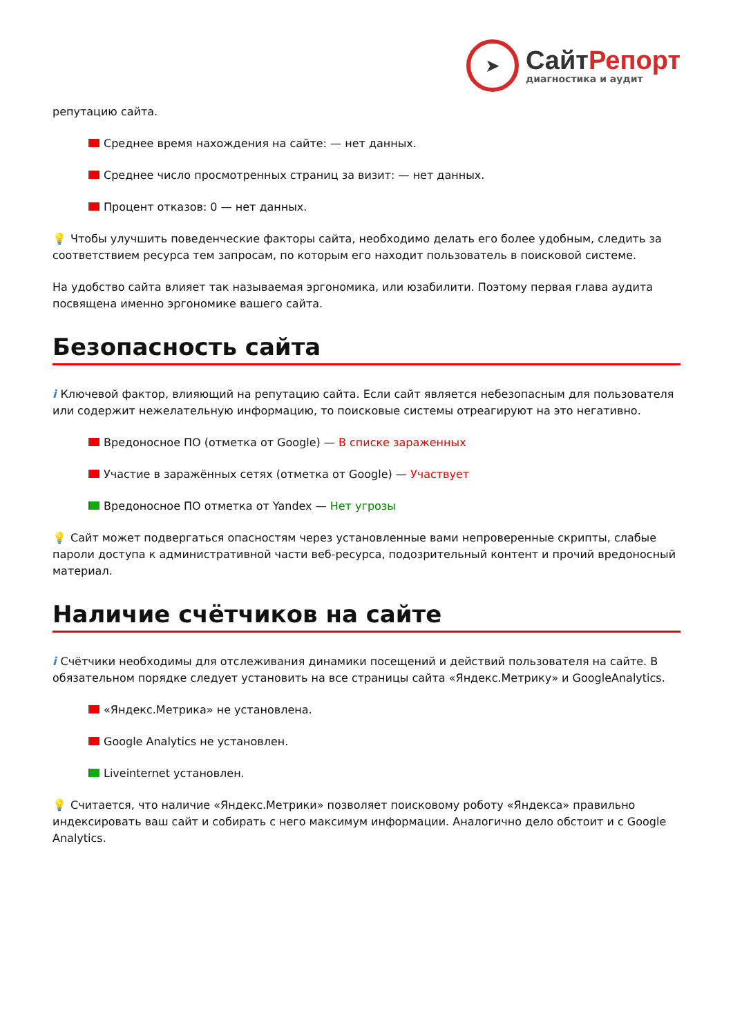➤
СайтРепорт
диагностика и аудит
репутацию сайта.
Среднее время нахождения на сайте: — нет данных.
Среднее число просмотренных страниц за визит: — нет данных.
Процент отказов: 0 — нет данных.
💡 Чтобы улучшить поведенческие факторы сайта, необходимо делать его более удобным, следить за соответствием ресурса тем запросам, по которым его находит пользователь в поисковой системе.
На удобство сайта влияет так называемая эргономика, или юзабилити. Поэтому первая глава аудита посвящена именно эргономике вашего сайта.
Безопасность сайта
i Ключевой фактор, влияющий на репутацию сайта. Если сайт является небезопасным для пользователя или содержит нежелательную информацию, то поисковые системы отреагируют на это негативно.
Вредоносное ПО (отметка от Google) — В списке зараженных
Участие в заражённых сетях (отметка от Google) — Участвует
Вредоносное ПО отметка от Yandex — Нет угрозы
💡 Сайт может подвергаться опасностям через установленные вами непроверенные скрипты, слабые пароли доступа к административной части веб-ресурса, подозрительный контент и прочий вредоносный материал.
Наличие счётчиков на сайте
i Счётчики необходимы для отслеживания динамики посещений и действий пользователя на сайте. В обязательном порядке следует установить на все страницы сайта «Яндекс.Метрику» и GoogleAnalytics.
«Яндекс.Метрика» не установлена.
Google Analytics не установлен.
Liveinternet установлен.
💡 Считается, что наличие «Яндекс.Метрики» позволяет поисковому роботу «Яндекса» правильно индексировать ваш сайт и собирать с него максимум информации. Аналогично дело обстоит и с Google Analytics.